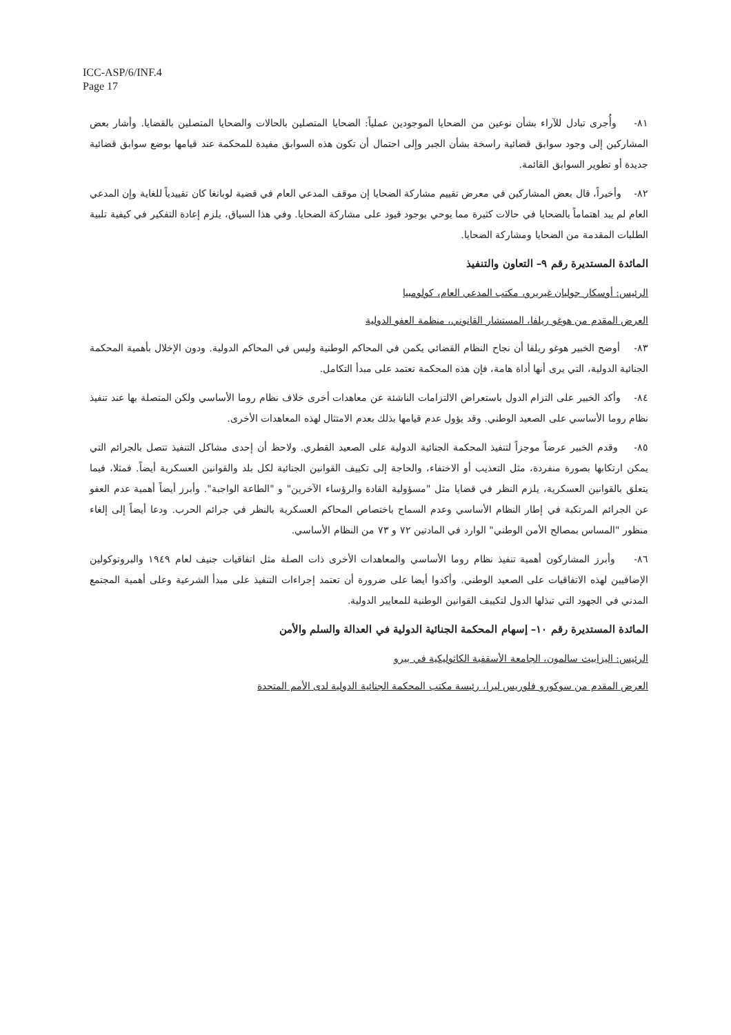ICC-ASP/6/INF.4
Page 17
٨١- وأُجرى تبادل للآراء بشأن نوعين من الضحايا الموجودين عملياً: الضحايا المتصلين بالحالات والضحايا المتصلين بالقضايا. وأشار بعض المشاركين إلى وجود سوابق قضائية راسخة بشأن الجبر وإلى احتمال أن تكون هذه السوابق مفيدة للمحكمة عند قيامها بوضع سوابق قضائية جديدة أو تطوير السوابق القائمة.
٨٢- وأخيراً، قال بعض المشاركين في معرض تقييم مشاركة الضحايا إن موقف المدعي العام في قضية لوبانغا كان تقييدياً للغاية وإن المدعي العام لم يبد اهتماماً بالضحايا في حالات كثيرة مما يوحي بوجود قيود على مشاركة الضحايا. وفي هذا السياق، يلزم إعادة التفكير في كيفية تلبية الطلبات المقدمة من الضحايا ومشاركة الضحايا.
المائدة المستديرة رقم ٩– التعاون والتنفيذ
الرئيس: أوسكار جوليان غيريرو، مكتب المدعي العام، كولومبيا
العرض المقدم من هوغو ريلفا، المستشار القانوني، منظمة العفو الدولية
٨٣- أوضح الخبير هوغو ريلفا أن نجاح النظام القضائي يكمن في المحاكم الوطنية وليس في المحاكم الدولية. ودون الإخلال بأهمية المحكمة الجنائية الدولية، التي يرى أنها أداة هامة، فإن هذه المحكمة تعتمد على مبدأ التكامل.
٨٤- وأكد الخبير على التزام الدول باستعراض الالتزامات الناشئة عن معاهدات أخرى خلاف نظام روما الأساسي ولكن المتصلة بها عند تنفيذ نظام روما الأساسي على الصعيد الوطني. وقد يؤول عدم قيامها بذلك بعدم الامتثال لهذه المعاهدات الأخرى.
٨٥- وقدم الخبير عرضاً موجزاً لتنفيذ المحكمة الجنائية الدولية على الصعيد القطري. ولاحظ أن إحدى مشاكل التنفيذ تتصل بالجرائم التي يمكن ارتكابها بصورة منفردة، مثل التعذيب أو الاختفاء، والحاجة إلى تكييف القوانين الجنائية لكل بلد والقوانين العسكرية أيضاً. فمثلا، فيما يتعلق بالقوانين العسكرية، يلزم النظر في قضايا مثل "مسؤولية القادة والرؤساء الآخرين" و "الطاعة الواجبة". وأبرز أيضاً أهمية عدم العفو عن الجرائم المرتكبة في إطار النظام الأساسي وعدم السماح باختصاص المحاكم العسكرية بالنظر في جرائم الحرب. ودعا أيضاً إلى إلغاء منظور "المساس بمصالح الأمن الوطني" الوارد في المادتين ٧٢ و ٧٣ من النظام الأساسي.
٨٦- وأبرز المشاركون أهمية تنفيذ نظام روما الأساسي والمعاهدات الأخرى ذات الصلة مثل اتفاقيات جنيف لعام ١٩٤٩ والبروتوكولين الإضافيين لهذه الاتفاقيات على الصعيد الوطني. وأكدوا أيضا على ضرورة أن تعتمد إجراءات التنفيذ على مبدأ الشرعية وعلى أهمية المجتمع المدني في الجهود التي تبذلها الدول لتكييف القوانين الوطنية للمعايير الدولية.
المائدة المستديرة رقم ١٠– إسهام المحكمة الجنائية الدولية في العدالة والسلم والأمن
الرئيس: اليزابيث سالمون، الجامعة الأسقفية الكاثوليكية في بيرو
العرض المقدم من سوكورو فلوريس ليرا، رئيسة مكتب المحكمة الجنائية الدولية لدى الأمم المتحدة